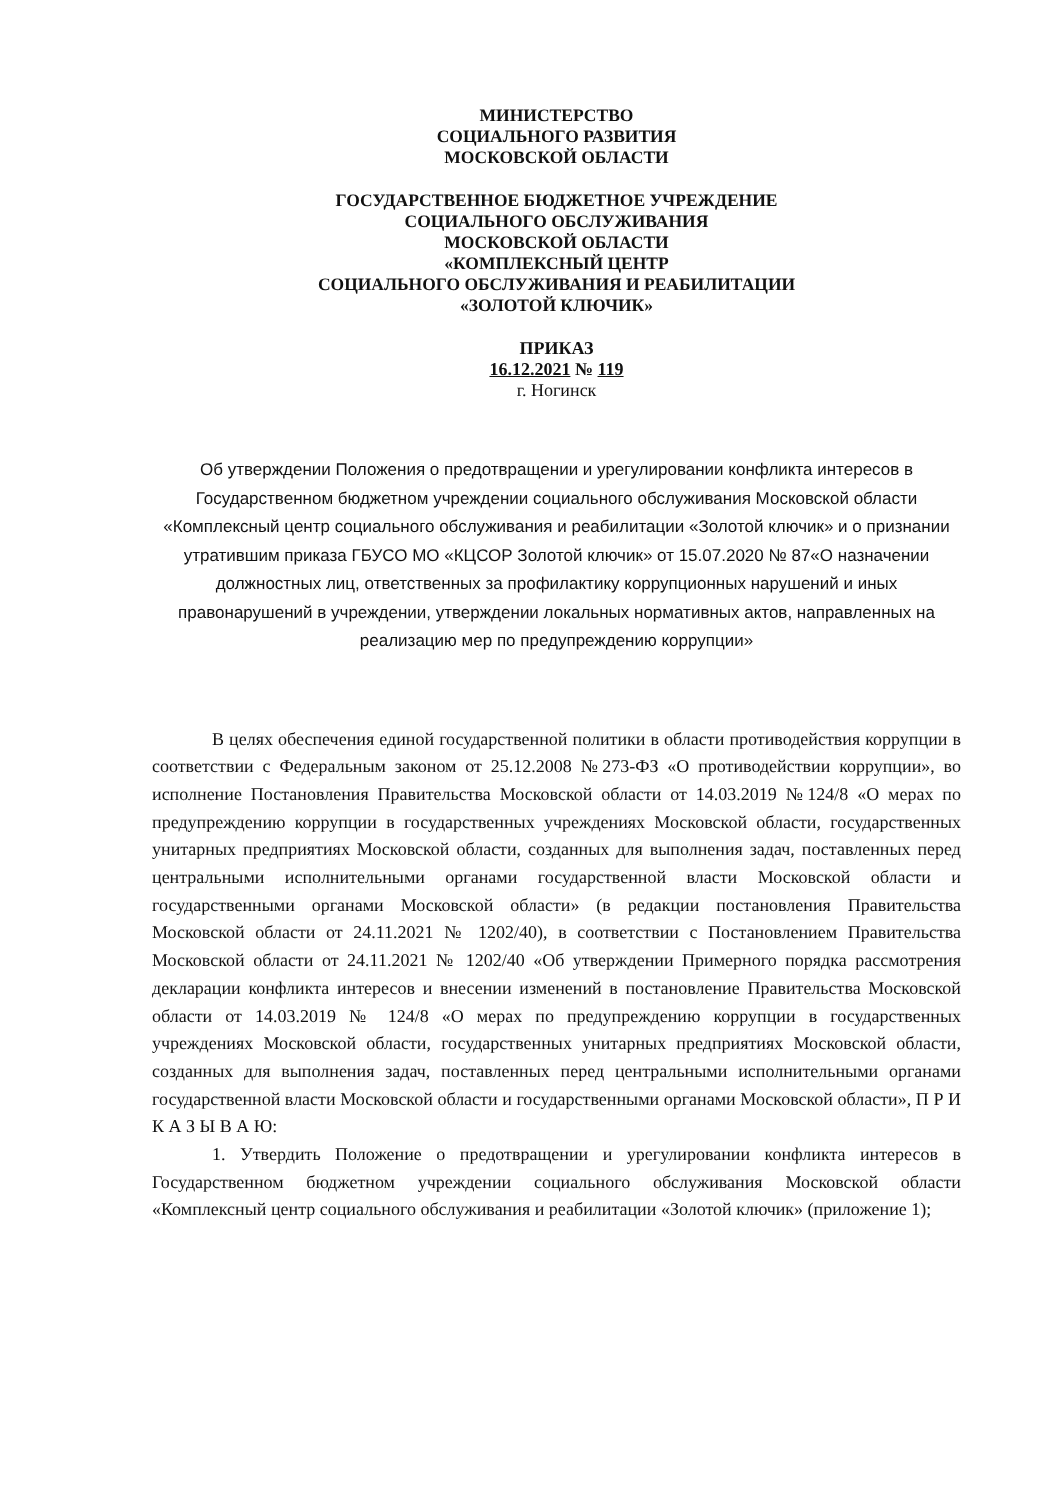МИНИСТЕРСТВО
СОЦИАЛЬНОГО РАЗВИТИЯ
МОСКОВСКОЙ ОБЛАСТИ
ГОСУДАРСТВЕННОЕ БЮДЖЕТНОЕ УЧРЕЖДЕНИЕ
СОЦИАЛЬНОГО ОБСЛУЖИВАНИЯ
МОСКОВСКОЙ ОБЛАСТИ
«КОМПЛЕКСНЫЙ ЦЕНТР
СОЦИАЛЬНОГО ОБСЛУЖИВАНИЯ И РЕАБИЛИТАЦИИ
«ЗОЛОТОЙ КЛЮЧИК»
ПРИКАЗ
16.12.2021 № 119
г. Ногинск
Об утверждении Положения о предотвращении и урегулировании конфликта интересов в Государственном бюджетном учреждении социального обслуживания Московской области «Комплексный центр социального обслуживания и реабилитации «Золотой ключик» и о признании утратившим приказа ГБУСО МО «КЦСОР Золотой ключик» от 15.07.2020 № 87«О назначении должностных лиц, ответственных за профилактику коррупционных нарушений и иных правонарушений в учреждении, утверждении локальных нормативных актов, направленных на реализацию мер по предупреждению коррупции»
В целях обеспечения единой государственной политики в области противодействия коррупции в соответствии с Федеральным законом от 25.12.2008 №273-ФЗ «О противодействии коррупции», во исполнение Постановления Правительства Московской области от 14.03.2019 №124/8 «О мерах по предупреждению коррупции в государственных учреждениях Московской области, государственных унитарных предприятиях Московской области, созданных для выполнения задач, поставленных перед центральными исполнительными органами государственной власти Московской области и государственными органами Московской области» (в редакции постановления Правительства Московской области от 24.11.2021 № 1202/40), в соответствии с Постановлением Правительства Московской области от 24.11.2021 № 1202/40 «Об утверждении Примерного порядка рассмотрения декларации конфликта интересов и внесении изменений в постановление Правительства Московской области от 14.03.2019 № 124/8 «О мерах по предупреждению коррупции в государственных учреждениях Московской области, государственных унитарных предприятиях Московской области, созданных для выполнения задач, поставленных перед центральными исполнительными органами государственной власти Московской области и государственными органами Московской области», П Р И К А З Ы В А Ю:
1. Утвердить Положение о предотвращении и урегулировании конфликта интересов в Государственном бюджетном учреждении социального обслуживания Московской области «Комплексный центр социального обслуживания и реабилитации «Золотой ключик» (приложение 1);